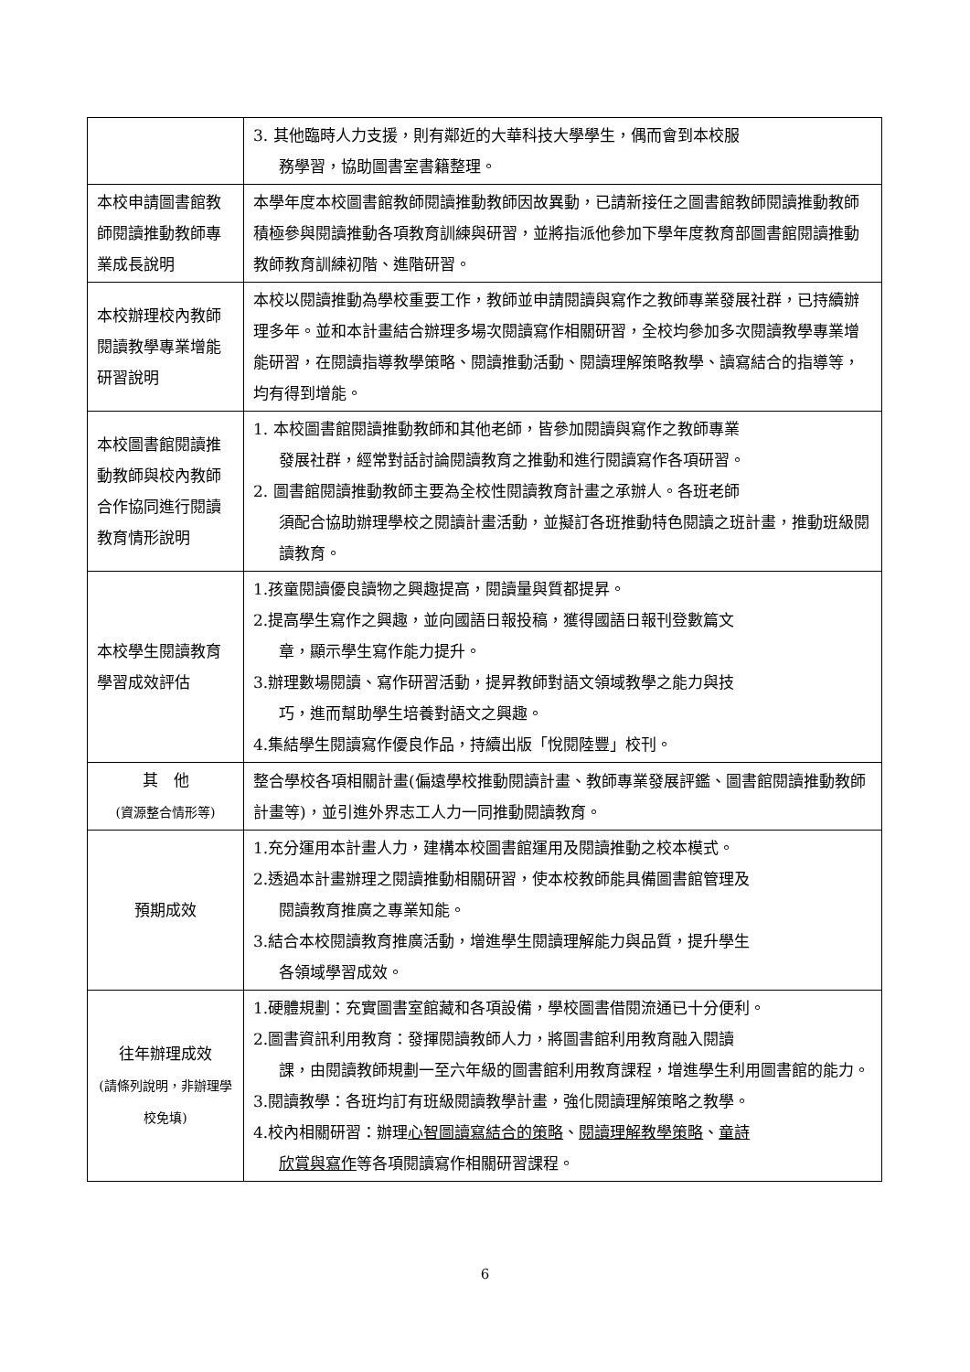| | 3. 其他臨時人力支援，則有鄰近的大華科技大學學生，偶而會到本校服 務學習，協助圖書室書籍整理。 |
| 本校申請圖書館教師閱讀推動教師專業成長說明 | 本學年度本校圖書館教師閱讀推動教師因故異動，已請新接任之圖書館教師閱讀推動教師積極參與閱讀推動各項教育訓練與研習，並將指派他參加下學年度教育部圖書館閱讀推動教師教育訓練初階、進階研習。 |
| 本校辦理校內教師閱讀教學專業增能研習說明 | 本校以閱讀推動為學校重要工作，教師並申請閱讀與寫作之教師專業發展社群，已持續辦理多年。並和本計畫結合辦理多場次閱讀寫作相關研習，全校均參加多次閱讀教學專業增能研習，在閱讀指導教學策略、閱讀推動活動、閱讀理解策略教學、讀寫結合的指導等，均有得到增能。 |
| 本校圖書館閱讀推動教師與校內教師合作協同進行閱讀教育情形說明 | 1. 本校圖書館閱讀推動教師和其他老師，皆參加閱讀與寫作之教師專業 發展社群，經常對話討論閱讀教育之推動和進行閱讀寫作各項研習。 2. 圖書館閱讀推動教師主要為全校性閱讀教育計畫之承辦人。各班老師 須配合協助辦理學校之閱讀計畫活動，並擬訂各班推動特色閱讀之班計畫，推動班級閱讀教育。 |
| 本校學生閱讀教育學習成效評估 | 1.孩童閱讀優良讀物之興趣提高，閱讀量與質都提昇。 2.提高學生寫作之興趣，並向國語日報投稿，獲得國語日報刊登數篇文 章，顯示學生寫作能力提升。 3.辦理數場閱讀、寫作研習活動，提昇教師對語文領域教學之能力與技 巧，進而幫助學生培養對語文之興趣。 4.集結學生閱讀寫作優良作品，持續出版「悅閱陸豐」校刊。 |
| 其 他 (資源整合情形等) | 整合學校各項相關計畫(偏遠學校推動閱讀計畫、教師專業發展評鑑、圖書館閱讀推動教師計畫等)，並引進外界志工人力一同推動閱讀教育。 |
| 預期成效 | 1.充分運用本計畫人力，建構本校圖書館運用及閱讀推動之校本模式。 2.透過本計畫辦理之閱讀推動相關研習，使本校教師能具備圖書館管理及 閱讀教育推廣之專業知能。 3.結合本校閱讀教育推廣活動，增進學生閱讀理解能力與品質，提升學生 各領域學習成效。 |
| 往年辦理成效 (請條列說明，非辦理學校免填) | 1.硬體規劃：充實圖書室館藏和各項設備，學校圖書借閱流通已十分便利。 2.圖書資訊利用教育：發揮閱讀教師人力，將圖書館利用教育融入閱讀 課，由閱讀教師規劃一至六年級的圖書館利用教育課程，增進學生利用圖書館的能力。 3.閱讀教學：各班均訂有班級閱讀教學計畫，強化閱讀理解策略之教學。 4.校內相關研習：辦理 心智圖讀寫結合的策略 、 閱讀理解教學策略 、 童詩 欣賞與寫作 等各項閱讀寫作相關研習課程。 |
6